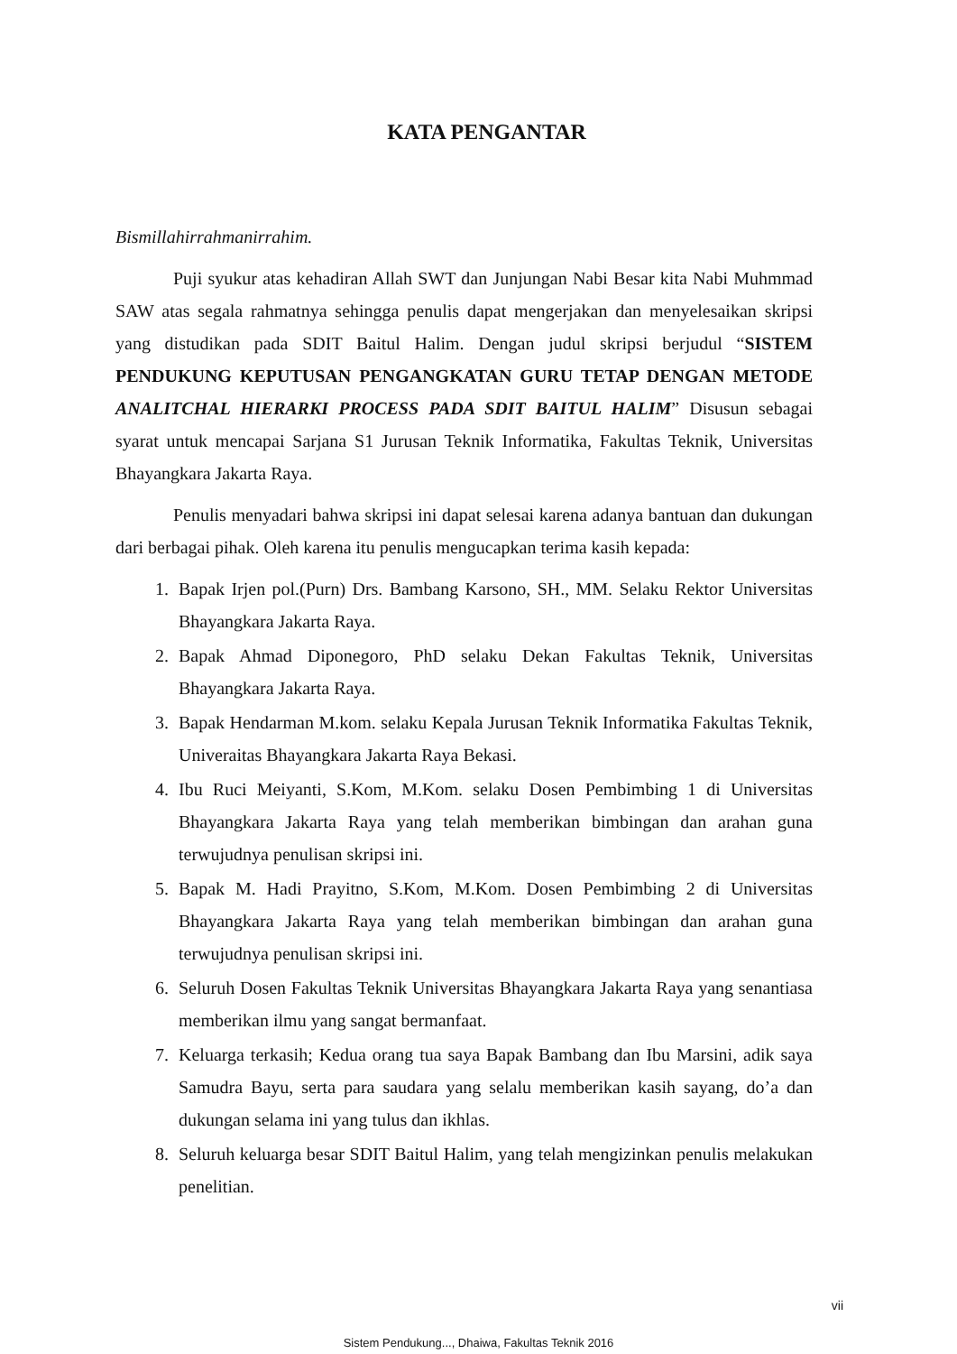KATA PENGANTAR
Bismillahirrahmanirrahim.
Puji syukur atas kehadiran Allah SWT dan Junjungan Nabi Besar kita Nabi Muhmmad SAW atas segala rahmatnya sehingga penulis dapat mengerjakan dan menyelesaikan skripsi yang distudikan pada SDIT Baitul Halim. Dengan judul skripsi berjudul “SISTEM PENDUKUNG KEPUTUSAN PENGANGKATAN GURU TETAP DENGAN METODE ANALITCHAL HIERARKI PROCESS PADA SDIT BAITUL HALIM” Disusun sebagai syarat untuk mencapai Sarjana S1 Jurusan Teknik Informatika, Fakultas Teknik, Universitas Bhayangkara Jakarta Raya.
Penulis menyadari bahwa skripsi ini dapat selesai karena adanya bantuan dan dukungan dari berbagai pihak. Oleh karena itu penulis mengucapkan terima kasih kepada:
1. Bapak Irjen pol.(Purn) Drs. Bambang Karsono, SH., MM. Selaku Rektor Universitas Bhayangkara Jakarta Raya.
2. Bapak Ahmad Diponegoro, PhD selaku Dekan Fakultas Teknik, Universitas Bhayangkara Jakarta Raya.
3. Bapak Hendarman M.kom. selaku Kepala Jurusan Teknik Informatika Fakultas Teknik, Univeraitas Bhayangkara Jakarta Raya Bekasi.
4. Ibu Ruci Meiyanti, S.Kom, M.Kom. selaku Dosen Pembimbing 1 di Universitas Bhayangkara Jakarta Raya yang telah memberikan bimbingan dan arahan guna terwujudnya penulisan skripsi ini.
5. Bapak M. Hadi Prayitno, S.Kom, M.Kom. Dosen Pembimbing 2 di Universitas Bhayangkara Jakarta Raya yang telah memberikan bimbingan dan arahan guna terwujudnya penulisan skripsi ini.
6. Seluruh Dosen Fakultas Teknik Universitas Bhayangkara Jakarta Raya yang senantiasa memberikan ilmu yang sangat bermanfaat.
7. Keluarga terkasih; Kedua orang tua saya Bapak Bambang dan Ibu Marsini, adik saya Samudra Bayu, serta para saudara yang selalu memberikan kasih sayang, do’a dan dukungan selama ini yang tulus dan ikhlas.
8. Seluruh keluarga besar SDIT Baitul Halim, yang telah mengizinkan penulis melakukan penelitian.
vii
Sistem Pendukung..., Dhaiwa, Fakultas Teknik 2016